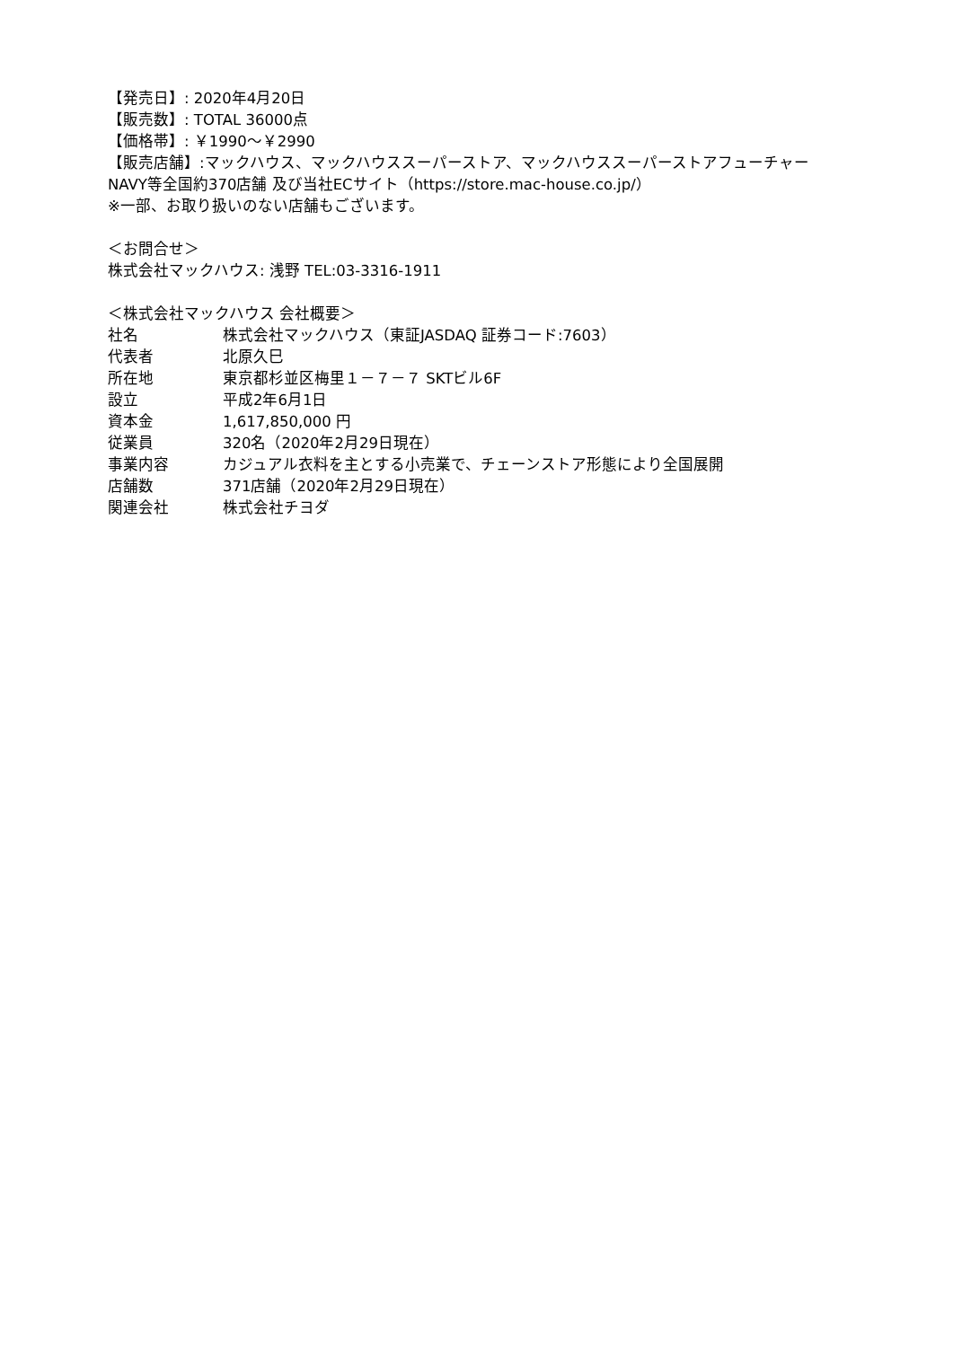【発売日】: 2020年4月20日
【販売数】: TOTAL 36000点
【価格帯】: ￥1990～￥2990
【販売店舗】:マックハウス、マックハウススーパーストア、マックハウススーパーストアフューチャー
NAVY等全国約370店舗 及び当社ECサイト（https://store.mac-house.co.jp/）
※一部、お取り扱いのない店舗もございます。
＜お問合せ＞
株式会社マックハウス: 浅野 TEL:03-3316-1911
＜株式会社マックハウス 会社概要＞
| 社名 | 株式会社マックハウス（東証JASDAQ 証券コード:7603） |
| 代表者 | 北原久巳 |
| 所在地 | 東京都杉並区梅里１－７－７ SKTビル6F |
| 設立 | 平成2年6月1日 |
| 資本金 | 1,617,850,000 円 |
| 従業員 | 320名（2020年2月29日現在） |
| 事業内容 | カジュアル衣料を主とする小売業で、チェーンストア形態により全国展開 |
| 店舗数 | 371店舗（2020年2月29日現在） |
| 関連会社 | 株式会社チヨダ |